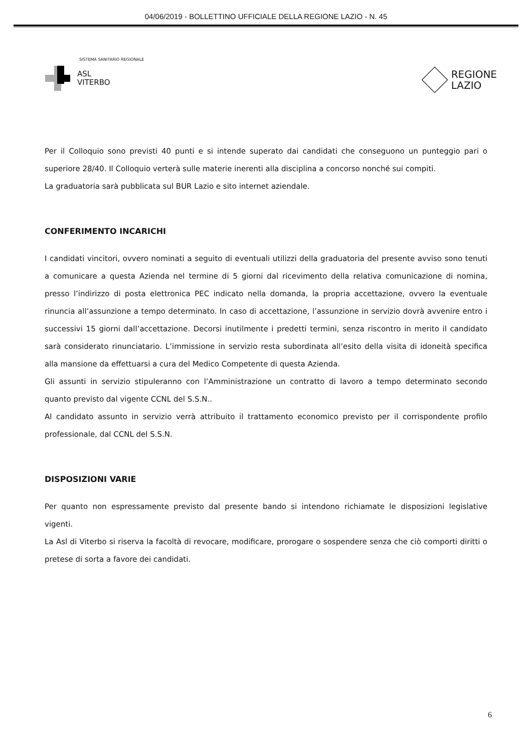04/06/2019 - BOLLETTINO UFFICIALE DELLA REGIONE LAZIO - N. 45
SISTEMA SANITARIO REGIONALE
ASL
VITERBO
REGIONE
LAZIO
Per il Colloquio sono previsti 40 punti e si intende superato dai candidati che conseguono un punteggio pari o superiore 28/40. Il Colloquio verterà sulle materie inerenti alla disciplina a concorso nonché sui compiti.
La graduatoria sarà pubblicata sul BUR Lazio e sito internet aziendale.
CONFERIMENTO INCARICHI
I candidati vincitori, ovvero nominati a seguito di eventuali utilizzi della graduatoria del presente avviso sono tenuti a comunicare a questa Azienda nel termine di 5 giorni dal ricevimento della relativa comunicazione di nomina, presso l’indirizzo di posta elettronica PEC indicato nella domanda, la propria accettazione, ovvero la eventuale rinuncia all’assunzione a tempo determinato. In caso di accettazione, l’assunzione in servizio dovrà avvenire entro i successivi 15 giorni dall’accettazione. Decorsi inutilmente i predetti termini, senza riscontro in merito il candidato sarà considerato rinunciatario. L’immissione in servizio resta subordinata all’esito della visita di idoneità specifica alla mansione da effettuarsi a cura del Medico Competente di questa Azienda.
Gli assunti in servizio stipuleranno con l’Amministrazione un contratto di lavoro a tempo determinato secondo quanto previsto dal vigente CCNL del S.S.N..
Al candidato assunto in servizio verrà attribuito il trattamento economico previsto per il corrispondente profilo professionale, dal CCNL del S.S.N.
DISPOSIZIONI VARIE
Per quanto non espressamente previsto dal presente bando si intendono richiamate le disposizioni legislative vigenti.
La Asl di Viterbo si riserva la facoltà di revocare, modificare, prorogare o sospendere senza che ciò comporti diritti o pretese di sorta a favore dei candidati.
6